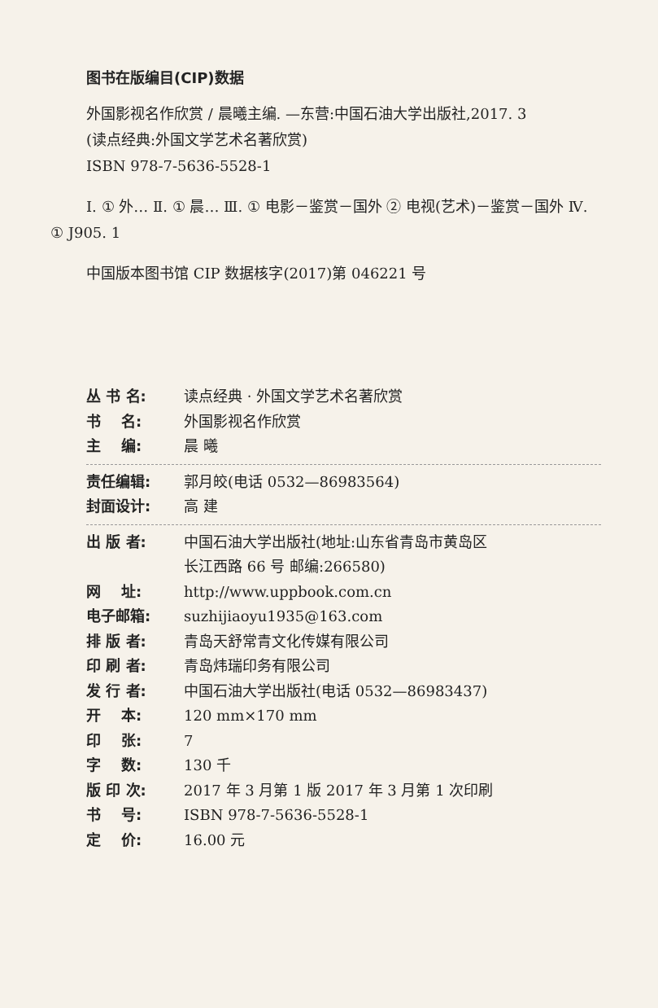图书在版编目(CIP)数据
外国影视名作欣赏 / 晨曦主编. —东营:中国石油大学出版社,2017. 3
(读点经典:外国文学艺术名著欣赏)
ISBN 978-7-5636-5528-1
Ⅰ. ① 外… Ⅱ. ① 晨… Ⅲ. ① 电影－鉴赏－国外 ② 电视(艺术)－鉴赏－国外 Ⅳ. ① J905. 1
中国版本图书馆 CIP 数据核字(2017)第 046221 号
丛 书 名: 读点经典 · 外国文学艺术名著欣赏
书 名: 外国影视名作欣赏
主 编: 晨 曦
责任编辑: 郭月皎(电话 0532—86983564)
封面设计: 高 建
出 版 者: 中国石油大学出版社(地址:山东省青岛市黄岛区
长江西路 66 号 邮编:266580)
网 址: http://www.uppbook.com.cn
电子邮箱: suzhijiaoyu1935@163.com
排 版 者: 青岛天舒常青文化传媒有限公司
印 刷 者: 青岛炜瑞印务有限公司
发 行 者: 中国石油大学出版社(电话 0532—86983437)
开 本: 120 mm×170 mm
印 张: 7
字 数: 130 千
版 印 次: 2017 年 3 月第 1 版 2017 年 3 月第 1 次印刷
书 号: ISBN 978-7-5636-5528-1
定 价: 16.00 元